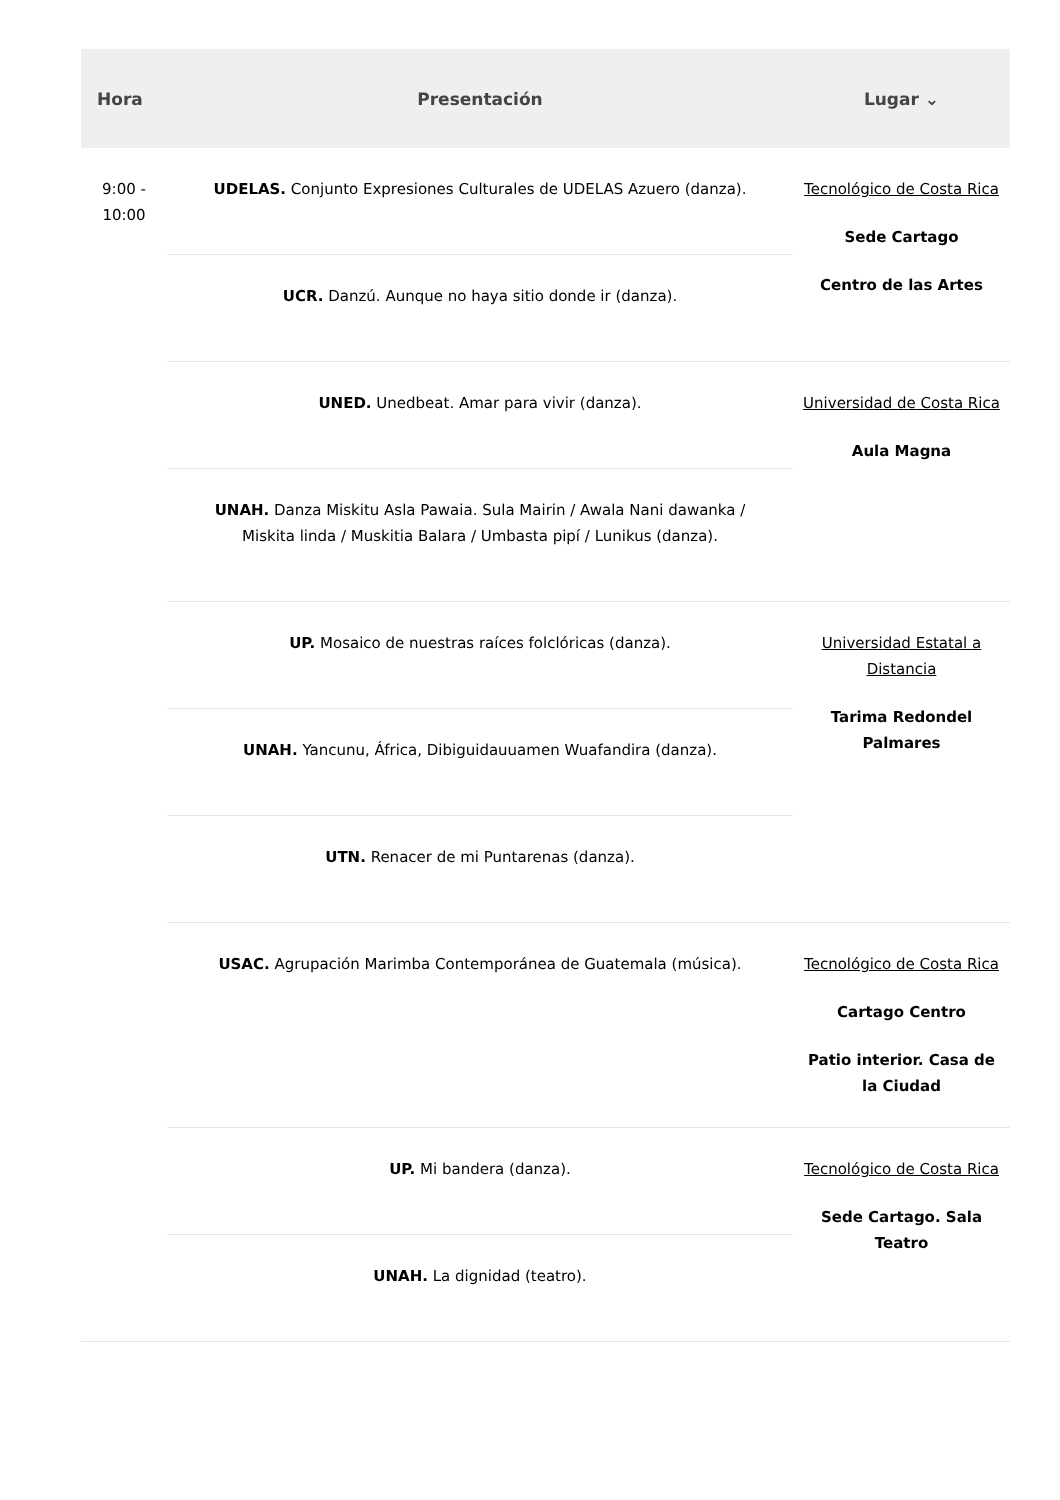| Hora | Presentación | Lugar ⌄ |
| --- | --- | --- |
| 9:00 - 10:00 | UDELAS. Conjunto Expresiones Culturales de UDELAS Azuero (danza). | Tecnológico de Costa Rica Sede Cartago Centro de las Artes |
| | UCR. Danzú. Aunque no haya sitio donde ir (danza). | |
| | UNED. Unedbeat. Amar para vivir (danza). | Universidad de Costa Rica Aula Magna |
| | UNAH. Danza Miskitu Asla Pawaia. Sula Mairin / Awala Nani dawanka / Miskita linda / Muskitia Balara / Umbasta pipí / Lunikus (danza). | |
| | UP. Mosaico de nuestras raíces folclóricas (danza). | Universidad Estatal a Distancia Tarima Redondel Palmares |
| | UNAH. Yancunu, África, Dibiguidauuamen Wuafandira (danza). | |
| | UTN. Renacer de mi Puntarenas (danza). | |
| | USAC. Agrupación Marimba Contemporánea de Guatemala (música). | Tecnológico de Costa Rica Cartago Centro Patio interior. Casa de la Ciudad |
| | UP. Mi bandera (danza). | Tecnológico de Costa Rica Sede Cartago. Sala Teatro |
| | UNAH. La dignidad (teatro). | |